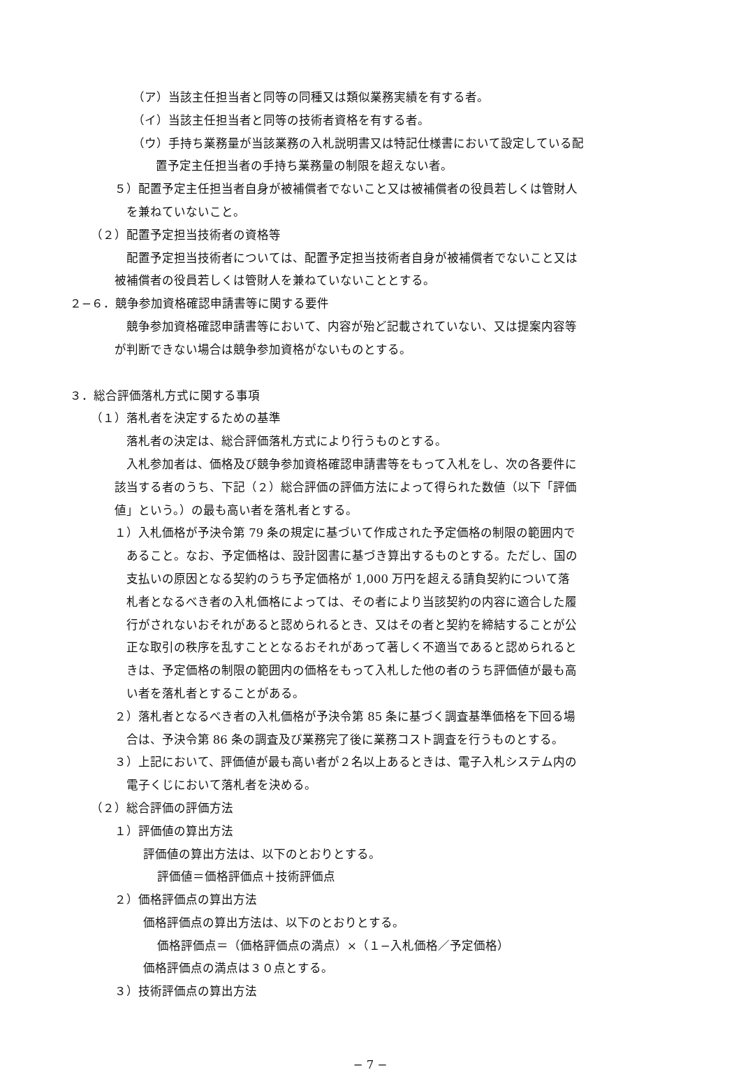（ア）当該主任担当者と同等の同種又は類似業務実績を有する者。
（イ）当該主任担当者と同等の技術者資格を有する者。
（ウ）手持ち業務量が当該業務の入札説明書又は特記仕様書において設定している配
  置予定主任担当者の手持ち業務量の制限を超えない者。
５）配置予定主任担当者自身が被補償者でないこと又は被補償者の役員若しくは管財人
 を兼ねていないこと。
（２）配置予定担当技術者の資格等
 配置予定担当技術者については、配置予定担当技術者自身が被補償者でないこと又は
被補償者の役員若しくは管財人を兼ねていないこととする。
２−６．競争参加資格確認申請書等に関する要件
 競争参加資格確認申請書等において、内容が殆ど記載されていない、又は提案内容等
が判断できない場合は競争参加資格がないものとする。
３．総合評価落札方式に関する事項
（１）落札者を決定するための基準
 落札者の決定は、総合評価落札方式により行うものとする。
 入札参加者は、価格及び競争参加資格確認申請書等をもって入札をし、次の各要件に
該当する者のうち、下記（２）総合評価の評価方法によって得られた数値（以下「評価
値」という。）の最も高い者を落札者とする。
１）入札価格が予決令第 79 条の規定に基づいて作成された予定価格の制限の範囲内で
 あること。なお、予定価格は、設計図書に基づき算出するものとする。ただし、国の
 支払いの原因となる契約のうち予定価格が 1,000 万円を超える請負契約について落
 札者となるべき者の入札価格によっては、その者により当該契約の内容に適合した履
 行がされないおそれがあると認められるとき、又はその者と契約を締結することが公
 正な取引の秩序を乱すこととなるおそれがあって著しく不適当であると認められると
 きは、予定価格の制限の範囲内の価格をもって入札した他の者のうち評価値が最も高
 い者を落札者とすることがある。
２）落札者となるべき者の入札価格が予決令第 85 条に基づく調査基準価格を下回る場
 合は、予決令第 86 条の調査及び業務完了後に業務コスト調査を行うものとする。
３）上記において、評価値が最も高い者が２名以上あるときは、電子入札システム内の
 電子くじにおいて落札者を決める。
（２）総合評価の評価方法
１）評価値の算出方法
評価値の算出方法は、以下のとおりとする。
評価値＝価格評価点＋技術評価点
２）価格評価点の算出方法
価格評価点の算出方法は、以下のとおりとする。
価格評価点＝（価格評価点の満点）×（１−入札価格／予定価格）
価格評価点の満点は３０点とする。
３）技術評価点の算出方法
− 7 −